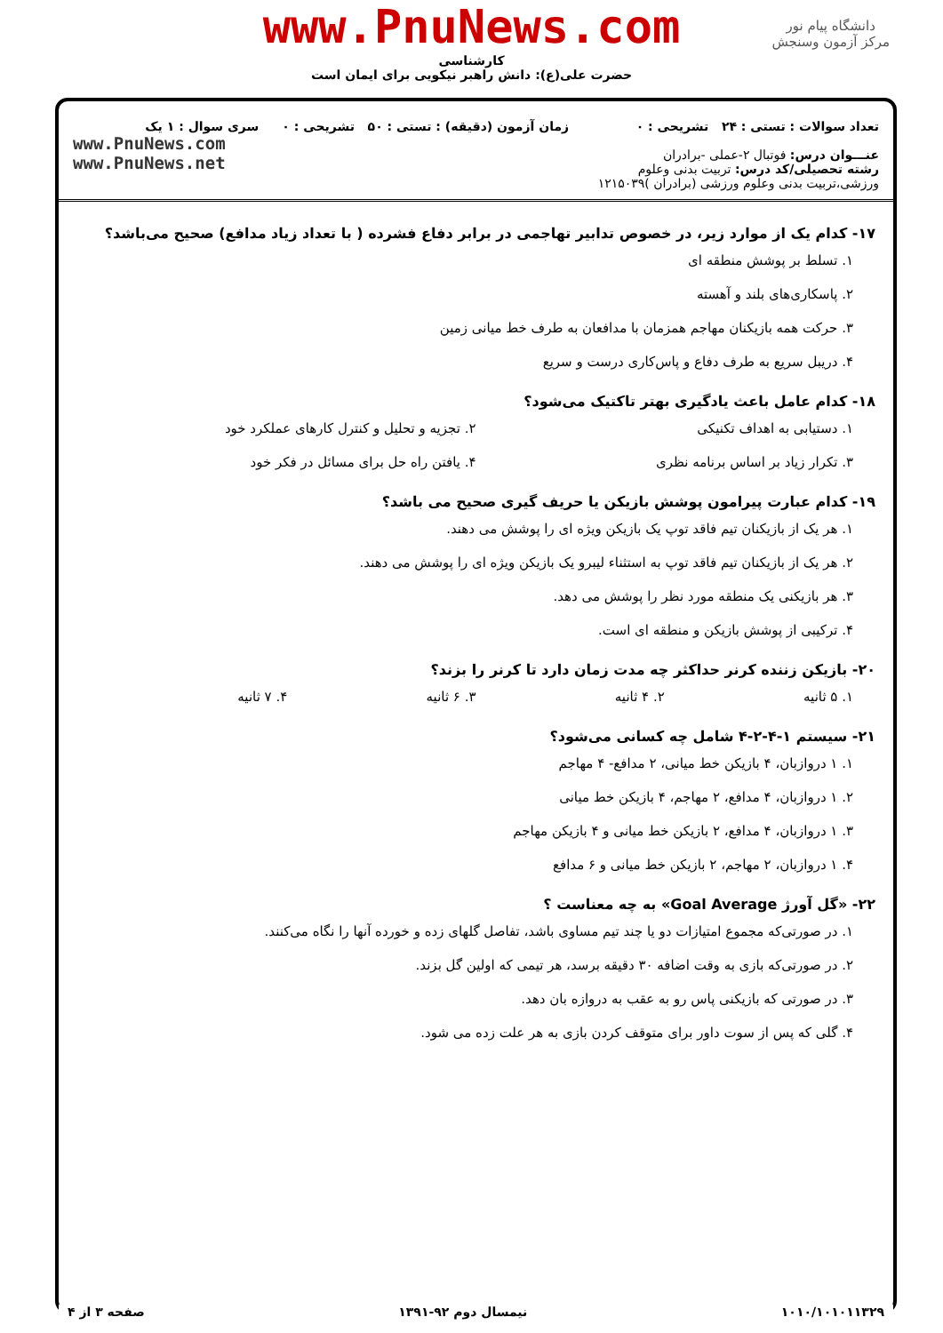دانشگاه پیام نور
مرکز آزمون وسنجش
www.PnuNews.com
کارشناسی
حضرت علی(ع): دانش راهبر نیکویی برای ایمان است
تعداد سوالات : تستی : ۲۴ تشریحی : ۰
عنـــوان درس: فوتبال ۲-عملی -برادران
رشته تحصیلی/کد درس: تربیت بدنی وعلوم ورزشی،تربیت بدنی وعلوم ورزشی (برادران )۱۲۱۵۰۳۹
زمان آزمون (دقیقه) : تستی : ۵۰ تشریحی : ۰
سری سوال : ۱ یک
www.PnuNews.com
www.PnuNews.net
۱۷- کدام یک از موارد زیر، در خصوص تدابیر تهاجمی در برابر دفاع فشرده ( با تعداد زیاد مدافع) صحیح می‌باشد؟
۱. تسلط بر پوشش منطقه ای
۲. پاسکاری‌های بلند و آهسته
۳. حرکت همه بازیکنان مهاجم همزمان با مدافعان به طرف خط میانی زمین
۴. دریبل سریع به طرف دفاع و پاس‌کاری درست و سریع
۱۸- کدام عامل باعث یادگیری بهتر تاکتیک می‌شود؟
۱. دستیابی به اهداف تکنیکی ۲. تجزیه و تحلیل و کنترل کارهای عملکرد خود
۳. تکرار زیاد بر اساس برنامه نظری ۴. یافتن راه حل برای مسائل در فکر خود
۱۹- کدام عبارت پیرامون پوشش بازیکن یا حریف گیری صحیح می باشد؟
۱. هر یک از بازیکنان تیم فاقد توپ یک بازیکن ویژه ای را پوشش می دهند.
۲. هر یک از بازیکنان تیم فاقد توپ به استثناء لیبرو یک بازیکن ویژه ای را پوشش می دهند.
۳. هر بازیکنی یک منطقه مورد نظر را پوشش می دهد.
۴. ترکیبی از پوشش بازیکن و منطقه ای است.
۲۰- بازیکن زننده کرنر حداکثر چه مدت زمان دارد تا کرنر را بزند؟
۱. ۵ ثانیه ۲. ۴ ثانیه ۳. ۶ ثانیه ۴. ۷ ثانیه
۲۱- سیستم ۱-۴-۲-۴ شامل چه کسانی می‌شود؟
۱. ۱ دروازبان، ۴ بازیکن خط میانی، ۲ مدافع- ۴ مهاجم
۲. ۱ دروازبان، ۴ مدافع، ۲ مهاجم، ۴ بازیکن خط میانی
۳. ۱ دروازبان، ۴ مدافع، ۲ بازیکن خط میانی و ۴ بازیکن مهاجم
۴. ۱ دروازبان، ۲ مهاجم، ۲ بازیکن خط میانی و ۶ مدافع
۲۲- «گل آورژ Goal Average» به چه معناست ؟
۱. در صورتی‌که مجموع امتیازات دو یا چند تیم مساوی باشد، تفاصل گلهای زده و خورده آنها را نگاه می‌کنند.
۲. در صورتی‌که بازی به وقت اضافه ۳۰ دقیقه برسد، هر تیمی که اولین گل بزند.
۳. در صورتی که بازیکنی پاس رو به عقب به دروازه بان دهد.
۴. گلی که پس از سوت داور برای متوقف کردن بازی به هر علت زده می شود.
۱۰۱۰/۱۰۱۰۱۱۳۲۹ نیمسال دوم ۹۲-۱۳۹۱ صفحه ۳ از ۴